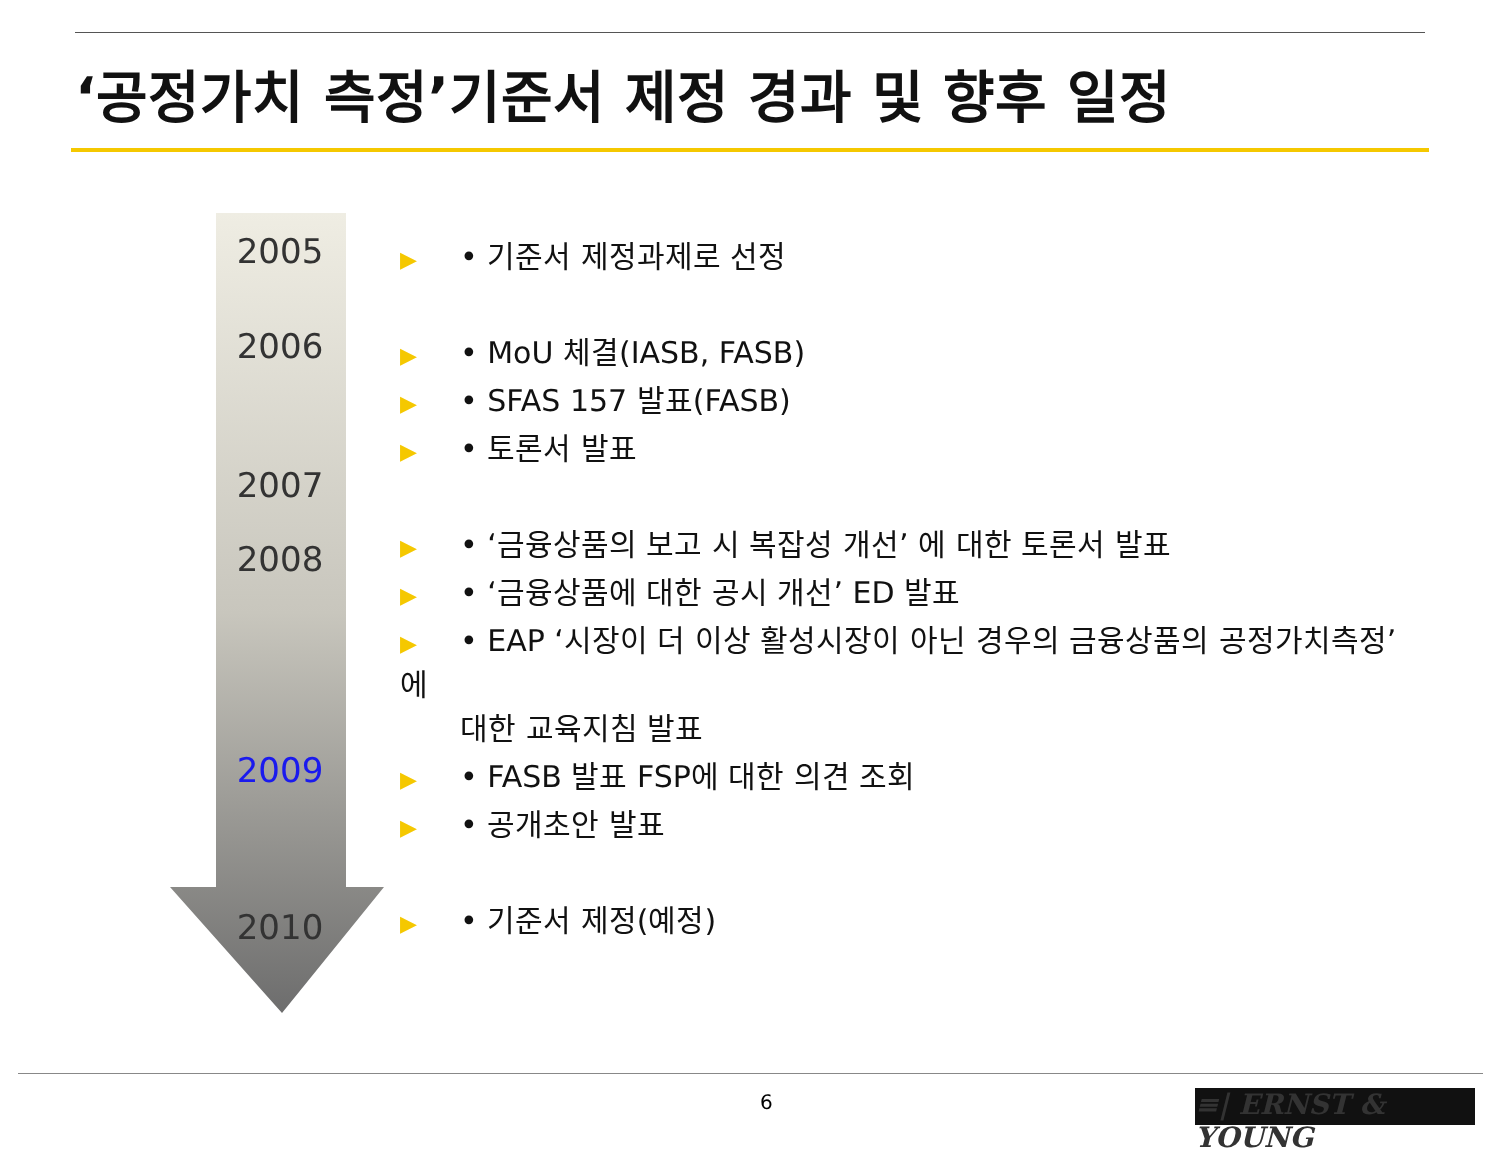‘공정가치 측정’기준서 제정 경과 및 향후 일정
2005
2006
2007
2008
2009
2010
▶ • 기준서 제정과제로 선정
▶ • MoU 체결(IASB, FASB)
▶ • SFAS 157 발표(FASB)
▶ • 토론서 발표
▶ • ‘금융상품의 보고 시 복잡성 개선’ 에 대한 토론서 발표
▶ • ‘금융상품에 대한 공시 개선’ ED 발표
▶ • EAP ‘시장이 더 이상 활성시장이 아닌 경우의 금융상품의 공정가치측정’ 에
대한 교육지침 발표
▶ • FASB 발표 FSP에 대한 의견 조회
▶ • 공개초안 발표
▶ • 기준서 제정(예정)
6 ≡| ERNST & YOUNG